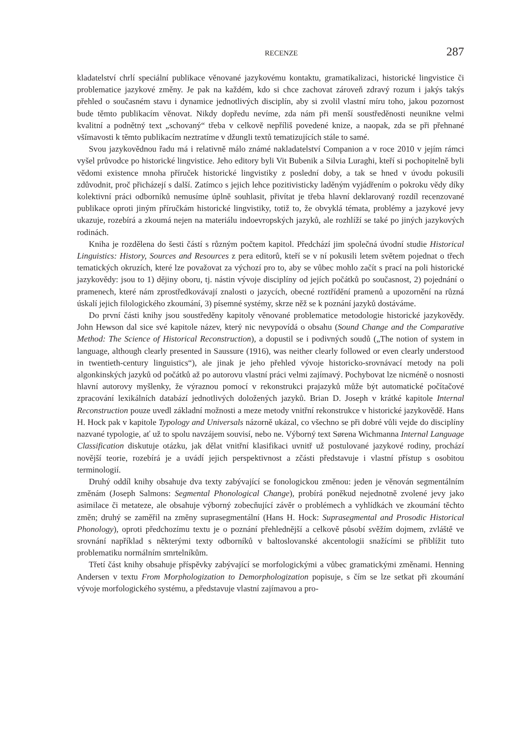RECENZE 287
kladatelství chrlí speciální publikace věnované jazykovému kontaktu, gramatikalizaci, historické lingvistice či problematice jazykové změny. Je pak na každém, kdo si chce zachovat zároveň zdravý rozum i jakýs takýs přehled o současném stavu i dynamice jednotlivých disciplín, aby si zvolil vlastní míru toho, jakou pozornost bude těmto publikacím věnovat. Nikdy dopředu nevíme, zda nám při menší soustředěnosti neunikne velmi kvalitní a podnětný text „schovaný“ třeba v celkově nepříliš povedené knize, a naopak, zda se při přehnané všímavosti k těmto publikacím neztratíme v džungli textů tematizujících stále to samé.
Svou jazykovědnou řadu má i relativně málo známé nakladatelství Companion a v roce 2010 v jejím rámci vyšel průvodce po historické lingvistice. Jeho editory byli Vit Bubenik a Silvia Luraghi, kteří si pochopitelně byli vědomi existence mnoha příruček historické lingvistiky z poslední doby, a tak se hned v úvodu pokusili zdůvodnit, proč přicházejí s další. Zatímco s jejich lehce pozitivisticky laděným vyjádřením o pokroku vědy díky kolektivní práci odborníků nemusíme úplně souhlasit, přivítat je třeba hlavní deklarovaný rozdíl recenzované publikace oproti jiným příručkám historické lingvistiky, totiž to, že obvyklá témata, problémy a jazykové jevy ukazuje, rozebírá a zkoumá nejen na materiálu indoevropských jazyků, ale rozhlíží se také po jiných jazykových rodinách.
Kniha je rozdělena do šesti částí s různým počtem kapitol. Předchází jim společná úvodní studie Historical Linguistics: History, Sources and Resources z pera editorů, kteří se v ní pokusili letem světem pojednat o třech tematických okruzích, které lze považovat za výchozí pro to, aby se vůbec mohlo začít s prací na poli historické jazykovědy: jsou to 1) dějiny oboru, tj. nástin vývoje disciplíny od jejích počátků po současnost, 2) pojednání o pramenech, které nám zprostředkovávají znalosti o jazycích, obecné roztřídění pramenů a upozornění na různá úskalí jejich filologického zkoumání, 3) písemné systémy, skrze něž se k poznání jazyků dostáváme.
Do první části knihy jsou soustředěny kapitoly věnované problematice metodologie historické jazykovědy. John Hewson dal sice své kapitole název, který nic nevypovídá o obsahu (Sound Change and the Comparative Method: The Science of Historical Reconstruction), a dopustil se i podivných soudů („The notion of system in language, although clearly presented in Saussure (1916), was neither clearly followed or even clearly understood in twentieth-century linguistics“), ale jinak je jeho přehled vývoje historicko-srovnávací metody na poli algonkinských jazyků od počátků až po autorovu vlastní práci velmi zajímavý. Pochybovat lze nicméně o nosnosti hlavní autorovy myšlenky, že výraznou pomocí v rekonstrukci prajazyků může být automatické počítačové zpracování lexikálních databází jednotlivých doložených jazyků. Brian D. Joseph v krátké kapitole Internal Reconstruction pouze uvedl základní možnosti a meze metody vnitřní rekonstrukce v historické jazykovědě. Hans H. Hock pak v kapitole Typology and Universals názorně ukázal, co všechno se při dobré vůli vejde do disciplíny nazvané typologie, ať už to spolu navzájem souvisí, nebo ne. Výborný text Sørena Wichmanna Internal Language Classification diskutuje otázku, jak dělat vnitřní klasifikaci uvnitř už postulované jazykové rodiny, prochází novější teorie, rozebírá je a uvádí jejich perspektivnost a zčásti představuje i vlastní přístup s osobitou terminologií.
Druhý oddíl knihy obsahuje dva texty zabývající se fonologickou změnou: jeden je věnován segmentálním změnám (Joseph Salmons: Segmental Phonological Change), probírá poněkud nejednotně zvolené jevy jako asimilace či metateze, ale obsahuje výborný zobecňující závěr o problémech a vyhlídkách ve zkoumání těchto změn; druhý se zaměřil na změny suprasegmentální (Hans H. Hock: Suprasegmental and Prosodic Historical Phonology), oproti předchozímu textu je o poznání přehlednější a celkově působí svěžím dojmem, zvláště ve srovnání například s některými texty odborníků v baltoslovanské akcentologii snažícími se přiblížit tuto problematiku normálním smrtelníkům.
Třetí část knihy obsahuje příspěvky zabývající se morfologickými a vůbec gramatickými změnami. Henning Andersen v textu From Morphologization to Demorphologization popisuje, s čím se lze setkat při zkoumání vývoje morfologického systému, a představuje vlastní zajímavou a pro-